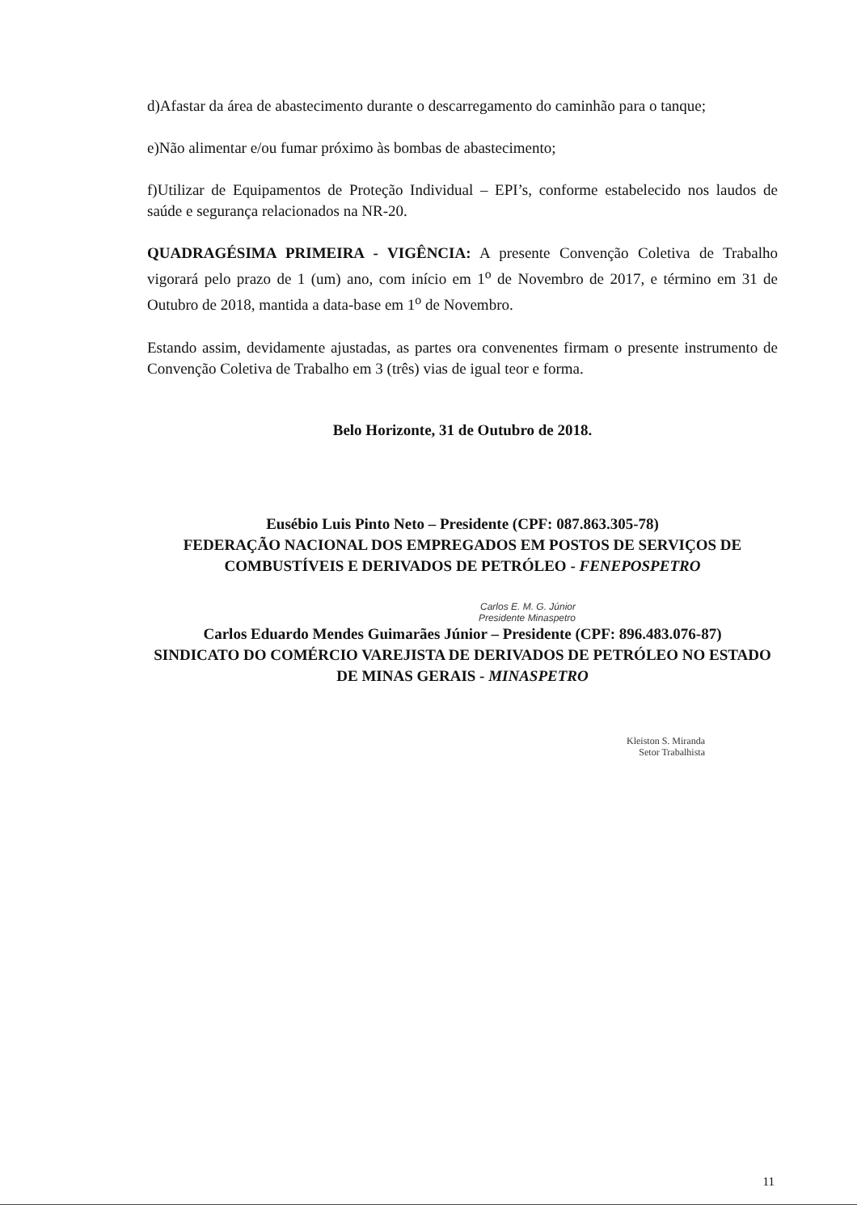d)Afastar da área de abastecimento durante o descarregamento do caminhão para o tanque;
e)Não alimentar e/ou fumar próximo às bombas de abastecimento;
f)Utilizar de Equipamentos de Proteção Individual – EPI’s, conforme estabelecido nos laudos de saúde e segurança relacionados na NR-20.
QUADRAGÉSIMA PRIMEIRA - VIGÊNCIA: A presente Convenção Coletiva de Trabalho vigorará pelo prazo de 1 (um) ano, com início em 1<sup>o</sup> de Novembro de 2017, e término em 31 de Outubro de 2018, mantida a data-base em 1<sup>o</sup> de Novembro.
Estando assim, devidamente ajustadas, as partes ora convenentes firmam o presente instrumento de Convenção Coletiva de Trabalho em 3 (três) vias de igual teor e forma.
Belo Horizonte, 31 de Outubro de 2018.
Eusébio Luis Pinto Neto – Presidente (CPF: 087.863.305-78)
FEDERAÇÃO NACIONAL DOS EMPREGADOS EM POSTOS DE SERVIÇOS DE COMBUSTÍVEIS E DERIVADOS DE PETRÓLEO - FENEPOSPETRO
Carlos E. M. G. Júnior
Presidente Minaspetro
Carlos Eduardo Mendes Guimarães Júnior – Presidente (CPF: 896.483.076-87)
SINDICATO DO COMÉRCIO VAREJISTA DE DERIVADOS DE PETRÓLEO NO ESTADO DE MINAS GERAIS - MINASPETRO
Kleiston S. Miranda
Setor Trabalhista
11